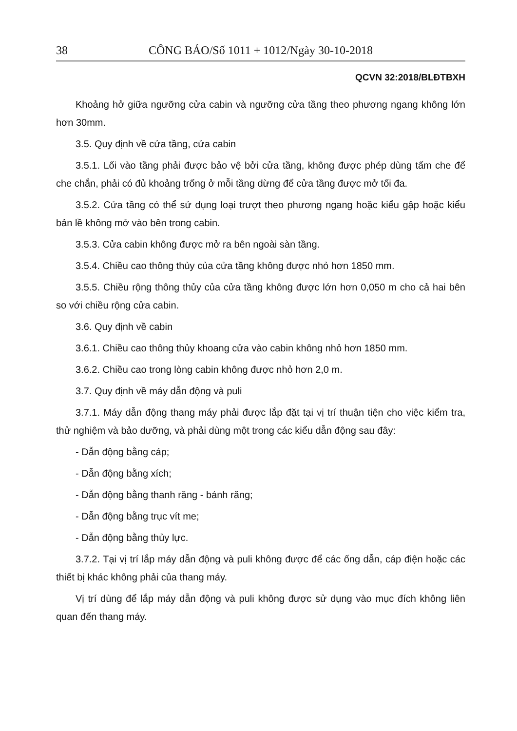38 CÔNG BÁO/Số 1011 + 1012/Ngày 30-10-2018
QCVN 32:2018/BLĐTBXH
Khoảng hở giữa ngưỡng cửa cabin và ngưỡng cửa tầng theo phương ngang không lớn hơn 30mm.
3.5. Quy định về cửa tầng, cửa cabin
3.5.1. Lối vào tầng phải được bảo vệ bởi cửa tầng, không được phép dùng tấm che để che chắn, phải có đủ khoảng trống ở mỗi tầng dừng để cửa tầng được mở tối đa.
3.5.2. Cửa tầng có thể sử dụng loại trượt theo phương ngang hoặc kiểu gập hoặc kiểu bản lề không mở vào bên trong cabin.
3.5.3. Cửa cabin không được mở ra bên ngoài sàn tầng.
3.5.4. Chiều cao thông thủy của cửa tầng không được nhỏ hơn 1850 mm.
3.5.5. Chiều rộng thông thủy của cửa tầng không được lớn hơn 0,050 m cho cả hai bên so với chiều rộng cửa cabin.
3.6. Quy định về cabin
3.6.1. Chiều cao thông thủy khoang cửa vào cabin không nhỏ hơn 1850 mm.
3.6.2. Chiều cao trong lòng cabin không được nhỏ hơn 2,0 m.
3.7. Quy định về máy dẫn động và puli
3.7.1. Máy dẫn động thang máy phải được lắp đặt tại vị trí thuận tiện cho việc kiểm tra, thử nghiệm và bảo dưỡng, và phải dùng một trong các kiểu dẫn động sau đây:
- Dẫn động bằng cáp;
- Dẫn động bằng xích;
- Dẫn động bằng thanh răng - bánh răng;
- Dẫn động bằng trục vít me;
- Dẫn động bằng thủy lực.
3.7.2. Tại vị trí lắp máy dẫn động và puli không được để các ống dẫn, cáp điện hoặc các thiết bị khác không phải của thang máy.
Vị trí dùng để lắp máy dẫn động và puli không được sử dụng vào mục đích không liên quan đến thang máy.